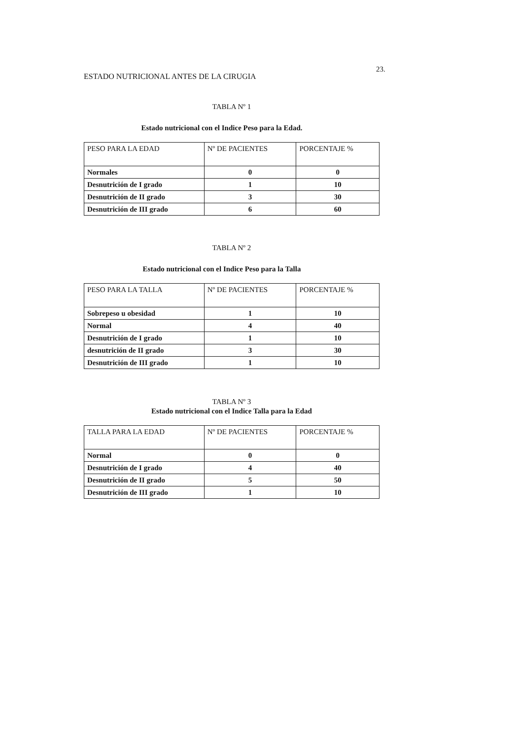23.
ESTADO NUTRICIONAL ANTES DE LA CIRUGIA
TABLA Nº 1
Estado nutricional con el Indice Peso para la Edad.
| PESO PARA LA EDAD | Nº DE PACIENTES | PORCENTAJE % |
| --- | --- | --- |
| Normales | 0 | 0 |
| Desnutrición de I grado | 1 | 10 |
| Desnutrición de II grado | 3 | 30 |
| Desnutrición de III grado | 6 | 60 |
TABLA Nº 2
Estado nutricional con el Indice Peso para la Talla
| PESO PARA LA TALLA | Nº DE PACIENTES | PORCENTAJE % |
| --- | --- | --- |
| Sobrepeso u obesidad | 1 | 10 |
| Normal | 4 | 40 |
| Desnutrición de I grado | 1 | 10 |
| desnutrición de II grado | 3 | 30 |
| Desnutrición de III grado | 1 | 10 |
TABLA Nº 3
Estado nutricional con el Indice Talla para la Edad
| TALLA PARA LA EDAD | Nº DE PACIENTES | PORCENTAJE % |
| --- | --- | --- |
| Normal | 0 | 0 |
| Desnutrición de I grado | 4 | 40 |
| Desnutrición de II grado | 5 | 50 |
| Desnutrición de III grado | 1 | 10 |